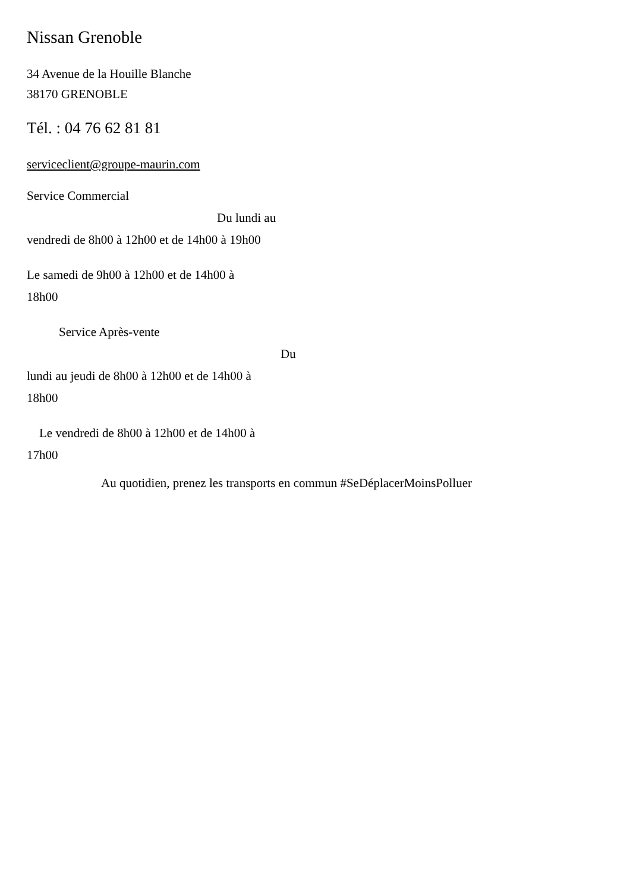Nissan Grenoble
34 Avenue de la Houille Blanche
38170 GRENOBLE
Tél. : 04 76 62 81 81
serviceclient@groupe-maurin.com
Service Commercial
Du lundi au
vendredi de 8h00 à 12h00 et de 14h00 à 19h00
Le samedi de 9h00 à 12h00 et de 14h00 à
18h00
Service Après-vente
Du
lundi au jeudi de 8h00 à 12h00 et de 14h00 à
18h00
Le vendredi de 8h00 à 12h00 et de 14h00 à
17h00
Au quotidien, prenez les transports en commun #SeDéplacerMoinsPolluer